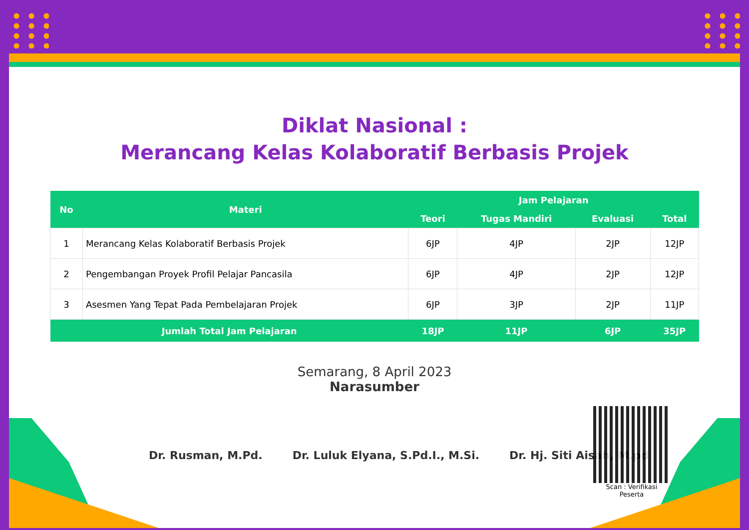Diklat Nasional :
Merancang Kelas Kolaboratif Berbasis Projek
| No | Materi | Jam Pelajaran | | | |
| --- | --- | --- | --- | --- | --- |
| | | Teori | Tugas Mandiri | Evaluasi | Total |
| 1 | Merancang Kelas Kolaboratif Berbasis Projek | 6JP | 4JP | 2JP | 12JP |
| 2 | Pengembangan Proyek Profil Pelajar Pancasila | 6JP | 4JP | 2JP | 12JP |
| 3 | Asesmen Yang Tepat Pada Pembelajaran Projek | 6JP | 3JP | 2JP | 11JP |
| Jumlah Total Jam Pelajaran | | 18JP | 11JP | 6JP | 35JP |
Semarang, 8 April 2023
Narasumber
Dr. Rusman, M.Pd. Dr. Luluk Elyana, S.Pd.I., M.Si. Dr. Hj. Siti Aisah, M.pd
Scan : Verifikasi Peserta